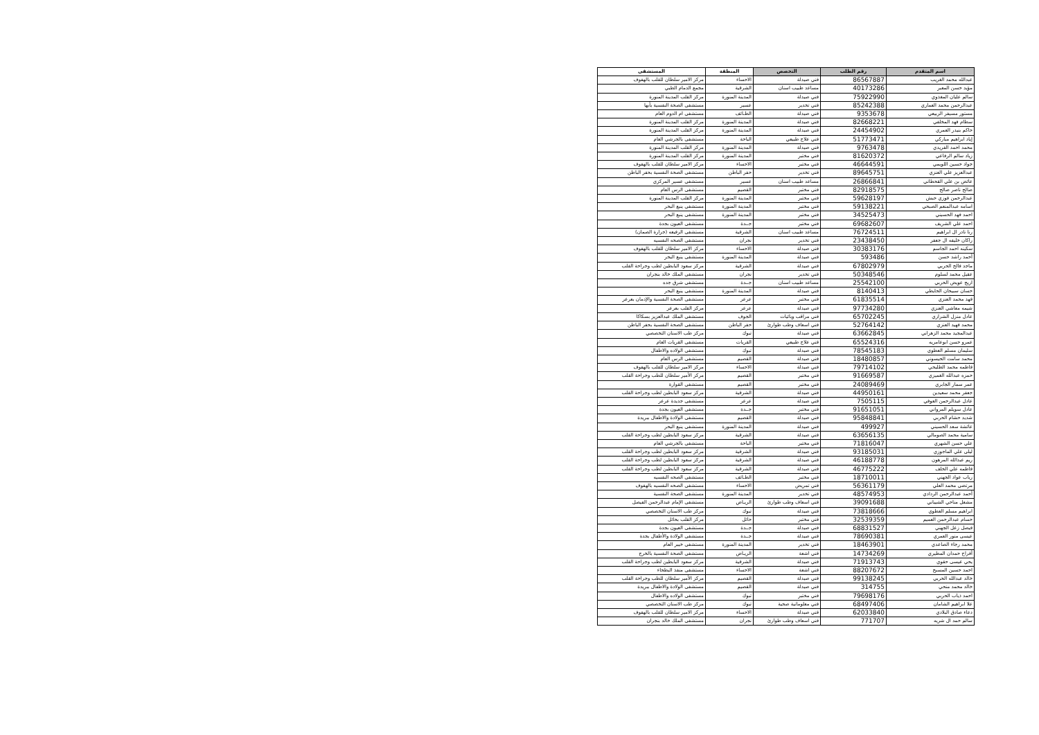| اسم المتقدم | رقم الطلب | التخصص | المنطقة | المستشفى |
| --- | --- | --- | --- | --- |
| عبدالله محمد الغريب | 86567887 | فني صيدلة | الاحساء | مركز الامير سلطان للقلب بالهفوف |
| مؤيد حسن المعبر | 40173286 | مساعد طبيب اسنان | الشرقية | مجمع الدمام الطبي |
| سالم عليان المغذوي | 75922990 | فني صيدلة | المدينة المنورة | مركز القلب المدينة المنورة |
| عبدالرحمن محمد العماري | 85242388 | فني تخدير | عسير | مستشفى الصحة النفسية بأبها |
| مستور مسيفر الربيعي | 9353678 | فني صيدلة | الطـائف | مستشفى ام الدوم العام |
| سطام فهد المخلفي | 82668221 | فني صيدلة | المدينة المنورة | مركز القلب المدينة المنورة |
| حاكم بنيدر العمري | 24454902 | فني صيدلة | المدينة المنورة | مركز القلب المدينة المنورة |
| إياد ابراهيم مباركي | 51773471 | فني علاج طبيعي | الباحة | مستشفى بالجرشي العام |
| محمد احمد الفريدي | 9763478 | فني صيدلة | المدينة المنورة | مركز القلب المدينة المنورة |
| زياد سالم الرفاعي | 81620372 | فني مختبر | المدينة المنورة | مركز القلب المدينة المنورة |
| جواد حسين اللويمي | 46644591 | فني مختبر | الاحساء | مركز الامير سلطان للقلب بالهفوف |
| عبدالعزيز علي العنزي | 89645751 | فني تخدير | حفر الباطن | مستشفى الصحة النفسية بحفر الباطن |
| عائض بن علي القحطاني | 26866841 | مساعد طبيب اسنان | عسير | مستشفى عسير المركزي |
| صالح ناصر صالح | 82918575 | فني مختبر | القصيم | مستشفى الرس العام |
| عبدالرحمن فوزي حبش | 59628197 | فني مختبر | المدينة المنورة | مركز القلب المدينة المنورة |
| اسامه عبدالمنعم الصبحي | 59138221 | فني مختبر | المدينة المنورة | مستشفى ينبع البحر |
| احمد فهد الحسيني | 34525473 | فني مختبر | المدينة المنورة | مستشفى ينبع البحر |
| احمد علي الشريف | 69682607 | فني مختبر | جــدة | مستشفى العيون بجدة |
| رنا نادر ال ابراهيم | 76724511 | مساعد طبيب اسنان | الشرقية | مستشفى الرفيعه (جرارة الصمان) |
| راكان خليفه ال جعفر | 23438450 | فني تخدير | نجران | مستشفى الصحه النفسيه |
| سكينه احمد الجاسم | 30383176 | فني صيدلة | الاحساء | مركز الامير سلطان للقلب بالهفوف |
| أحمد راشد حسن | 593486 | فني صيدلة | المدينة المنورة | مستشفى ينبع البحر |
| ماجد فالح الحربي | 67802979 | فني صيدلة | الشرقية | مركز سعود البابطين لطب وجراحة القلب |
| عقيل محمد لسلوم | 50348546 | فني تخدير | نجران | مستشفى الملك خالد بنجران |
| اريج عويض الحربي | 25542100 | مساعد طبيب اسنان | جــدة | مستشفى شرق جده |
| حسان سبيحان الحايطي | 8140413 | فني صيدلة | المدينة المنورة | مستشفى ينبع البحر |
| فهد محمد العنزي | 61835514 | فني مختبر | عرعر | مستشفى الصحة النفسية والإدمان بعرعر |
| شيمه معاشي العنزي | 97734280 | فني صيدلة | عرعر | مركز القلب بعرعر |
| عادل منزل الشراري | 65702245 | فني مراقب وبائيات | الجوف | مستشفى الملك عبدالعزيز بسكاكا |
| محمد فهيد العنزي | 52764142 | فني اسعاف وطب طوارئ | حفر الباطن | مستشفى الصحة النفسية بحفر الباطن |
| عبدالمجيد محمد الزهراني | 63662845 | فني صيدلة | تبوك | مركز طب الاسنان التخصصي |
| عمرو حسن ابوعامريه | 65524316 | فني علاج طبيعي | القريات | مستشفى القريات العام |
| سليمان مسلم العطوي | 78545183 | فني صيدلة | تبوك | مستشفى الولاده والاطفال |
| محمد سامت الحيسوني | 18480857 | فني صيدلة | القصيم | مستشفى الرس العام |
| فاطمه محمد الطليحي | 79714102 | فني صيدلة | الاحساء | مركز الامير سلطان للقلب بالهفوف |
| حمزه عبدالله الغميزي | 91669587 | فني مختبر | القصيم | مركز الأمير سلطان للطب وجراحة القلب |
| عمر سمار الجابري | 24089469 | فني مختبر | القصيم | مستشفى القوارة |
| جعفر محمد سعيدين | 44950161 | فني صيدلة | الشرقية | مركز سعود البابطين لطب وجراحة القلب |
| عادل عبدالرحمن العوفي | 7505115 | فني صيدلة | عرعر | مستشفى جديدة عرعر |
| عادل سويلم المرواني | 91651051 | فني مختبر | جــدة | مستشفى العيون بجدة |
| شديد حشام الحربي | 95848841 | فني صيدلة | القصيم | مستشفى الولادة والاطفال ببريدة |
| عائشة سعد الحسيني | 499927 | فني صيدلة | المدينة المنورة | مستشفى ينبع البحر |
| سامية محمد الصومالي | 63656135 | فني صيدلة | الشرقية | مركز سعود البابطين لطب وجراحة القلب |
| علي حسن الشهري | 71816047 | فني مختبر | الباحة | مستشفى بالجرشي العام |
| ليلى علي الماجوزي | 93185031 | فني صيدلة | الشرقية | مركز سعود البابطين لطب وجراحة القلب |
| ريم عبدالله المرهون | 46188778 | فني صيدلة | الشرقية | مركز سعود البابطين لطب وجراحة القلب |
| فاطمه علي الخلف | 46775222 | فني صيدلة | الشرقية | مركز سعود البابطين لطب وجراحة القلب |
| رباب عواد الجهني | 18710011 | فني مختبر | الطـائف | مستشفى الصحه النفسيه |
| مرتضى محمد العلي | 56361179 | فني تمريض | الاحساء | مستشفى الصحه النفسيه بالهفوف |
| أحمد عبدالرحمن الردادي | 48574953 | فني تخدير | المدينة المنورة | مستشفى الصحة النفسية |
| مشعل مناحي الشيباني | 39091688 | فني اسعاف وطب طوارئ | الريـاض | مستشفى الإمام عبدالرحمن الفيصل |
| ابراهيم مسلم العطوي | 73818666 | فني صيدلة | تبوك | مركز طب الاسنان التخصصي |
| حسام عبدالرحمن العميم | 32539359 | فني مختبر | حائل | مركز القلب بحائل |
| فيصل زعل الجهني | 68831527 | فني صيدلة | جــدة | مستشفى العيون بجدة |
| عيسى منور العمري | 78690381 | فني صيدلة | جــدة | مستشفى الولادة والأطفال بجدة |
| محمد رجاء الصاعدي | 18463901 | فني تخدير | المدينة المنورة | مستشفى خيبر العام |
| أفراح حمدان المطيري | 14734269 | فني اشعة | الريـاض | مستشفى الصحة النفسية بالخرج |
| يحي عيسى حقوي | 71913743 | فني صيدلة | الشرقية | مركز سعود البابطين لطب وجراحة القلب |
| احمد حسين المسبح | 88207672 | فني اشعة | الاحساء | مستشفى منفذ البطحاء |
| خالد عبدالله الحربي | 99138245 | فني صيدلة | القصيم | مركز الأمير سلطان للطب وجراحة القلب |
| خالد محمد منحي | 314755 | فني صيدلة | القصيم | مستشفى الولادة والاطفال ببريدة |
| احمد ذياب الحربي | 79698176 | فني مختبر | تبوك | مستشفى الولاده والاطفال |
| علا ابراهيم الشامان | 68497406 | فني معلوماتية صحية | تبوك | مركز طب الاسنان التخصصي |
| دعاء صادق البلادي | 62033840 | فني صيدلة | الاحساء | مركز الامير سلطان للقلب بالهفوف |
| سالم حمد ال شريه | 771707 | فني اسعاف وطب طوارئ | نجران | مستشفى الملك خالد بنجران |